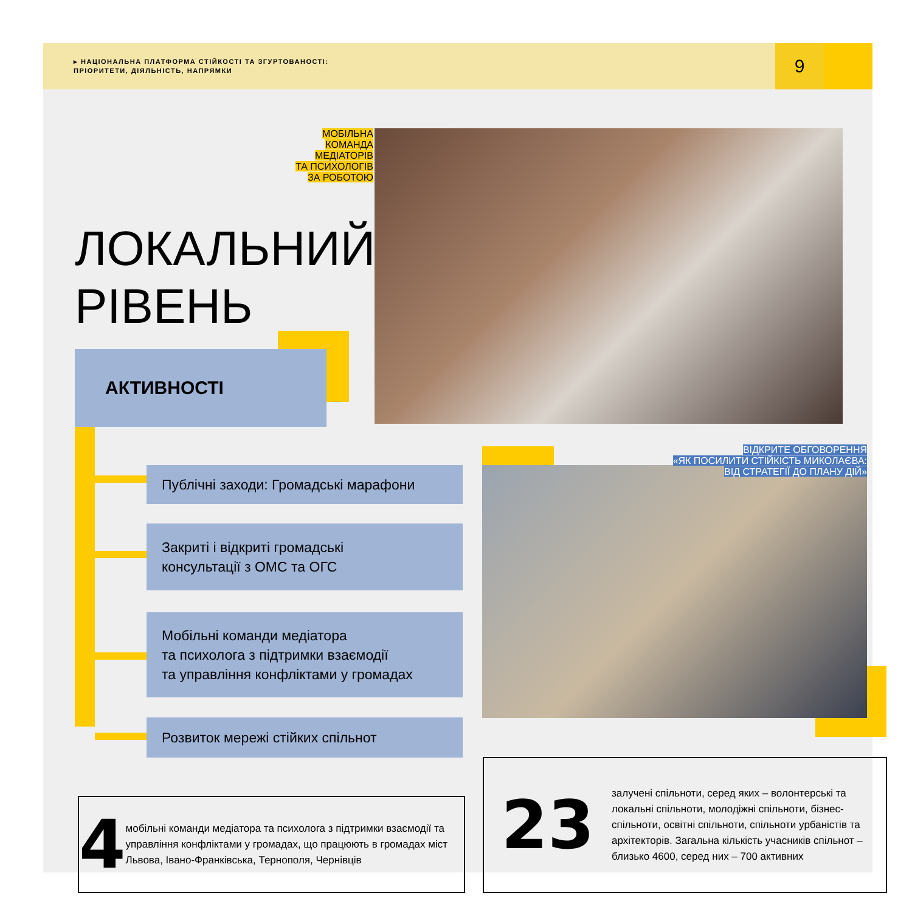▸ НАЦІОНАЛЬНА ПЛАТФОРМА СТІЙКОСТІ ТА ЗГУРТОВАНОСТІ:
ПРІОРИТЕТИ, ДІЯЛЬНІСТЬ, НАПРЯМКИ
9
МОБІЛЬНА КОМАНДА
МЕДІАТОРІВ
ТА ПСИХОЛОГІВ
ЗА РОБОТОЮ
ЛОКАЛЬНИЙ
РІВЕНЬ
АКТИВНОСТІ
Публічні заходи: Громадські марафони
Закриті і відкриті громадські
консультації з ОМС та ОГС
Мобільні команди медіатора
та психолога з підтримки взаємодії
та управління конфліктами у громадах
Розвиток мережі стійких спільнот
ВІДКРИТЕ ОБГОВОРЕННЯ
«ЯК ПОСИЛИТИ СТІЙКІСТЬ МИКОЛАЄВА:
ВІД СТРАТЕГІЇ ДО ПЛАНУ ДІЙ»
4
мобільні команди медіатора та психолога з підтримки взаємодії та управління конфліктами у громадах, що працюють в громадах міст Львова, Івано-Франківська, Тернополя, Чернівців
23
залучені спільноти, серед яких – волонтерські та локальні спільноти, молодіжні спільноти, бізнес-спільноти, освітні спільноти, спільноти урбаністів та архітекторів. Загальна кількість учасників спільнот – близько 4600, серед них – 700 активних